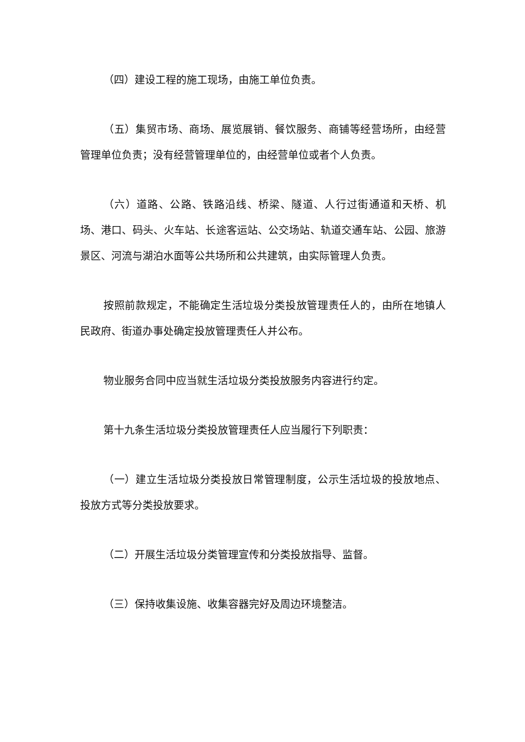（四）建设工程的施工现场，由施工单位负责。
（五）集贸市场、商场、展览展销、餐饮服务、商铺等经营场所，由经营管理单位负责；没有经营管理单位的，由经营单位或者个人负责。
（六）道路、公路、铁路沿线、桥梁、隧道、人行过街通道和天桥、机场、港口、码头、火车站、长途客运站、公交场站、轨道交通车站、公园、旅游景区、河流与湖泊水面等公共场所和公共建筑，由实际管理人负责。
按照前款规定，不能确定生活垃圾分类投放管理责任人的，由所在地镇人民政府、街道办事处确定投放管理责任人并公布。
物业服务合同中应当就生活垃圾分类投放服务内容进行约定。
第十九条生活垃圾分类投放管理责任人应当履行下列职责：
（一）建立生活垃圾分类投放日常管理制度，公示生活垃圾的投放地点、投放方式等分类投放要求。
（二）开展生活垃圾分类管理宣传和分类投放指导、监督。
（三）保持收集设施、收集容器完好及周边环境整洁。